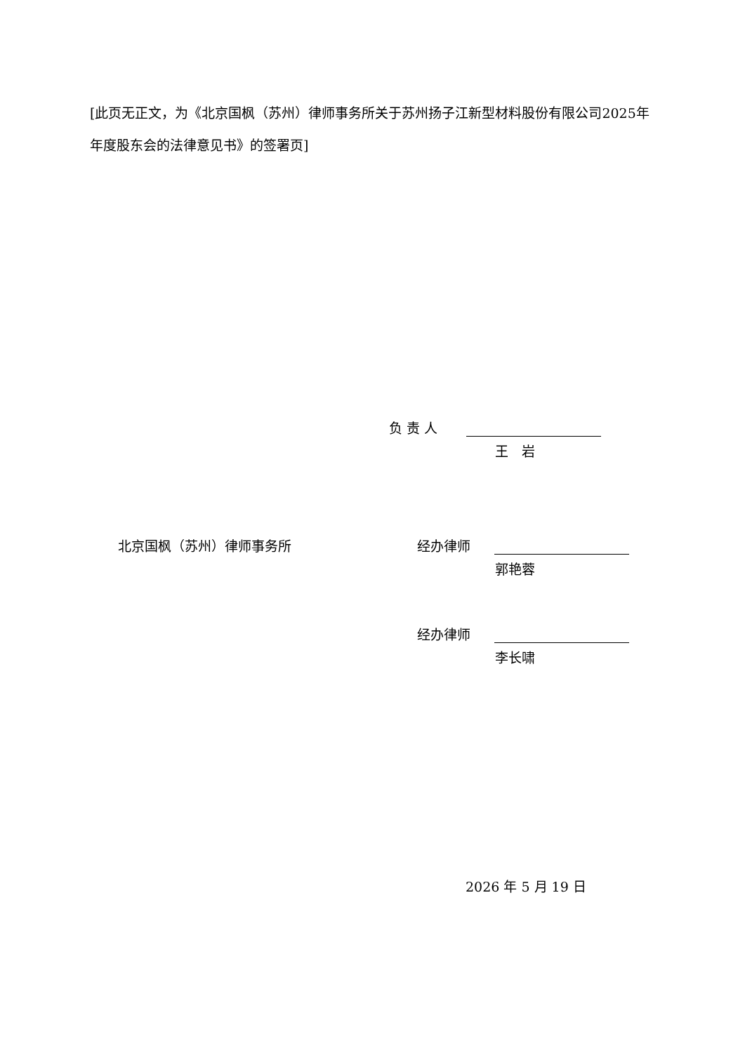[此页无正文，为《北京国枫（苏州）律师事务所关于苏州扬子江新型材料股份有限公司2025年年度股东会的法律意见书》的签署页]
负 责 人
王　岩
北京国枫（苏州）律师事务所
经办律师
郭艳蓉
经办律师
李长啸
2026 年 5 月 19 日